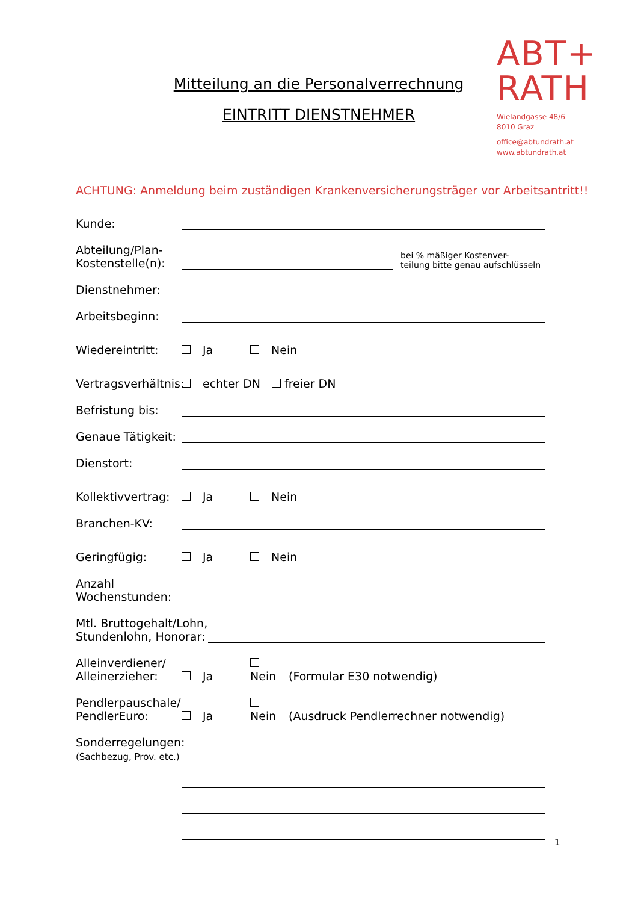Mitteilung an die Personalverrechnung
EINTRITT DIENSTNEHMER
ABT+
RATH
Wielandgasse 48/6
8010 Graz
office@abtundrath.at
www.abtundrath.at
ACHTUNG: Anmeldung beim zuständigen Krankenversicherungsträger vor Arbeitsantritt!!
Kunde:
Abteilung/Plan-
Kostenstelle(n):
bei % mäßiger Kostenver-
teilung bitte genau aufschlüsseln
Dienstnehmer:
Arbeitsbeginn:
Wiedereintritt:
Ja Nein
Vertragsverhältnis:
echter DN freier DN
Befristung bis:
Genaue Tätigkeit:
Dienstort:
Kollektivvertrag:
Ja Nein
Branchen-KV:
Geringfügig:
Ja Nein
Anzahl Wochenstunden:
Mtl. Bruttogehalt/Lohn,
Stundenlohn, Honorar:
Alleinverdiener/
Alleinerzieher:
Ja Nein (Formular E30 notwendig)
Pendlerpauschale/
PendlerEuro:
Ja Nein (Ausdruck Pendlerrechner notwendig)
Sonderregelungen:
(Sachbezug, Prov. etc.)
1